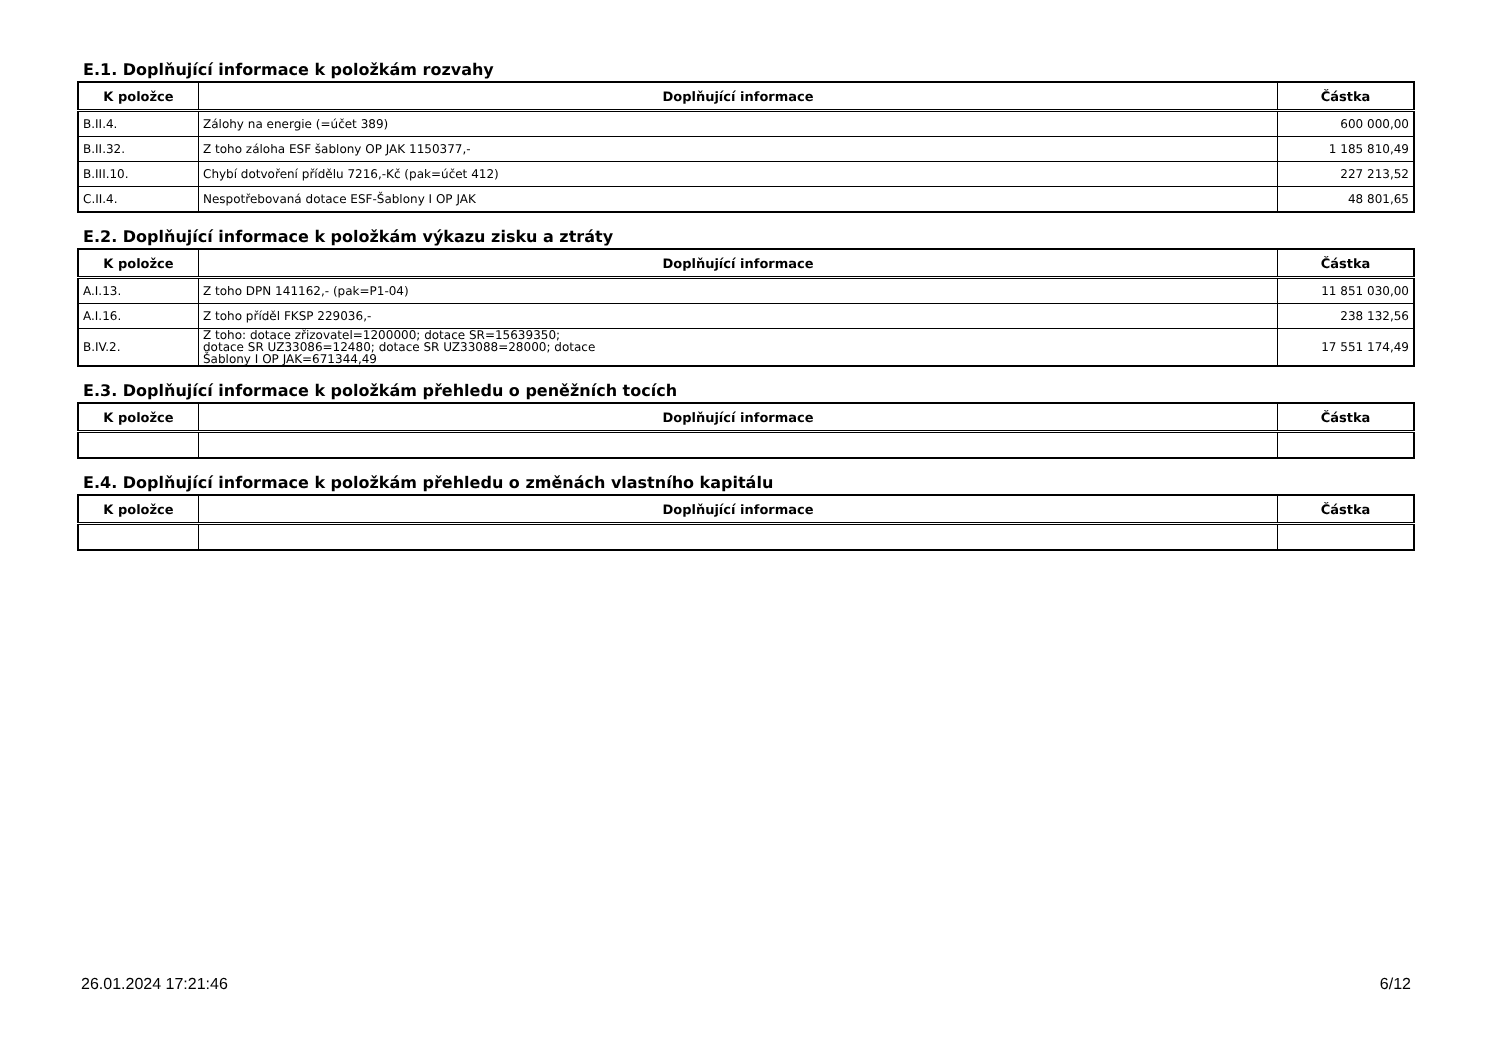E.1. Doplňující informace k položkám rozvahy
| K položce | Doplňující informace | Částka |
| --- | --- | --- |
| B.II.4. | Zálohy na energie (=účet 389) | 600 000,00 |
| B.II.32. | Z toho záloha ESF šablony OP JAK 1150377,- | 1 185 810,49 |
| B.III.10. | Chybí dotvoření přídělu 7216,-Kč (pak=účet 412) | 227 213,52 |
| C.II.4. | Nespotřebovaná dotace ESF-Šablony I OP JAK | 48 801,65 |
E.2. Doplňující informace k položkám výkazu zisku a ztráty
| K položce | Doplňující informace | Částka |
| --- | --- | --- |
| A.I.13. | Z toho DPN 141162,- (pak=P1-04) | 11 851 030,00 |
| A.I.16. | Z toho příděl FKSP 229036,- | 238 132,56 |
| B.IV.2. | Z toho: dotace zřizovatel=1200000; dotace SR=15639350; dotace SR UZ33086=12480; dotace SR UZ33088=28000; dotace Šablony I OP JAK=671344,49 | 17 551 174,49 |
E.3. Doplňující informace k položkám přehledu o peněžních tocích
| K položce | Doplňující informace | Částka |
| --- | --- | --- |
E.4. Doplňující informace k položkám přehledu o změnách vlastního kapitálu
| K položce | Doplňující informace | Částka |
| --- | --- | --- |
26.01.2024 17:21:46 6/12